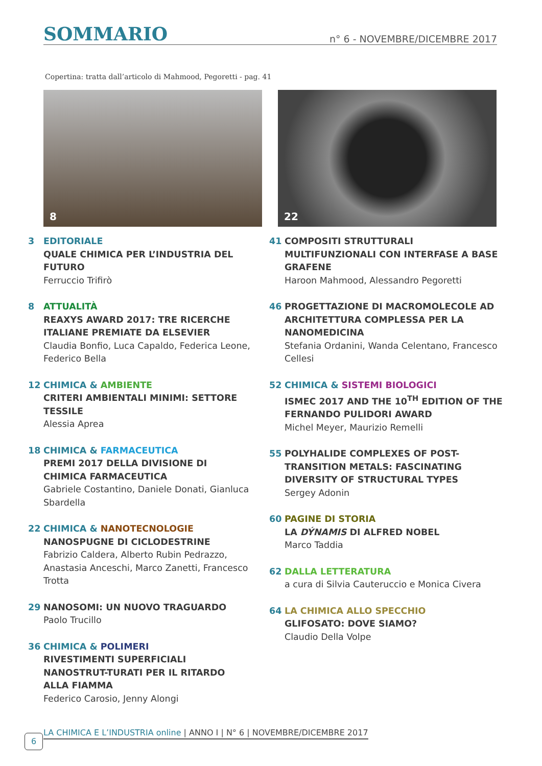SOMMARIO
n° 6 - NOVEMBRE/DICEMBRE 2017
Copertina: tratta dall’articolo di Mahmood, Pegoretti - pag. 41
8 22
3 EDITORIALE
QUALE CHIMICA PER L’INDUSTRIA DEL FUTURO
Ferruccio Trifirò
8 ATTUALITÀ
REAXYS AWARD 2017: TRE RICERCHE ITALIANE PREMIATE DA ELSEVIER
Claudia Bonfio, Luca Capaldo, Federica Leone, Federico Bella
12 CHIMICA & AMBIENTE
CRITERI AMBIENTALI MINIMI: SETTORE TESSILE
Alessia Aprea
18 CHIMICA & FARMACEUTICA
PREMI 2017 DELLA DIVISIONE DI CHIMICA FARMACEUTICA
Gabriele Costantino, Daniele Donati, Gianluca Sbardella
22 CHIMICA & NANOTECNOLOGIE
NANOSPUGNE DI CICLODESTRINE
Fabrizio Caldera, Alberto Rubin Pedrazzo, Anastasia Anceschi, Marco Zanetti, Francesco Trotta
29 NANOSOMI: UN NUOVO TRAGUARDO
Paolo Trucillo
36 CHIMICA & POLIMERI
RIVESTIMENTI SUPERFICIALI NANOSTRUT-TURATI PER IL RITARDO ALLA FIAMMA
Federico Carosio, Jenny Alongi
41 COMPOSITI STRUTTURALI MULTIFUNZIONALI CON INTERFASE A BASE GRAFENE
Haroon Mahmood, Alessandro Pegoretti
46 PROGETTAZIONE DI MACROMOLECOLE AD ARCHITETTURA COMPLESSA PER LA NANOMEDICINA
Stefania Ordanini, Wanda Celentano, Francesco Cellesi
52 CHIMICA & SISTEMI BIOLOGICI
ISMEC 2017 AND THE 10<sup>TH</sup> EDITION OF THE FERNANDO PULIDORI AWARD
Michel Meyer, Maurizio Remelli
55 POLYHALIDE COMPLEXES OF POST-TRANSITION METALS: FASCINATING DIVERSITY OF STRUCTURAL TYPES
Sergey Adonin
60 PAGINE DI STORIA
LA DÝNAMIS DI ALFRED NOBEL
Marco Taddia
62 DALLA LETTERATURA
a cura di Silvia Cauteruccio e Monica Civera
64 LA CHIMICA ALLO SPECCHIO
GLIFOSATO: DOVE SIAMO?
Claudio Della Volpe
6
LA CHIMICA E L’INDUSTRIA online | ANNO I | N° 6 | NOVEMBRE/DICEMBRE 2017